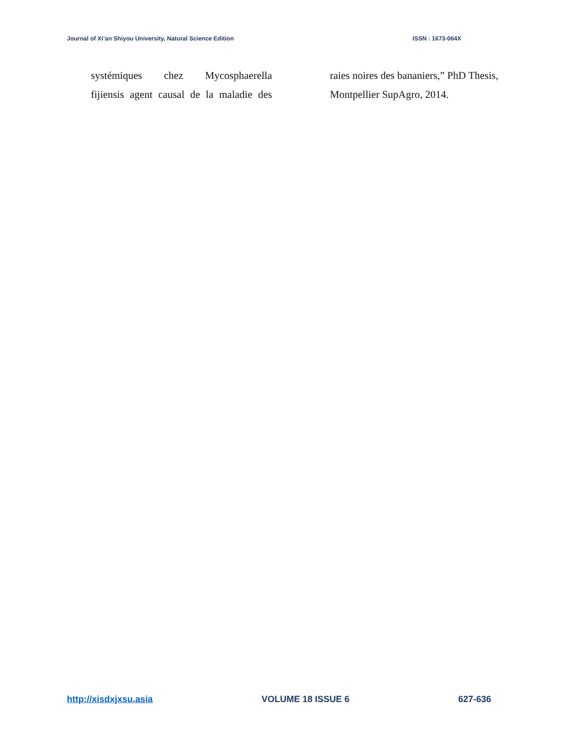Journal of Xi’an Shiyou University, Natural Science Edition ISSN : 1673-064X
systémiques chez Mycosphaerella
fijiensis agent causal de la maladie des
raies noires des bananiers,” PhD Thesis,
Montpellier SupAgro, 2014.
http://xisdxjxsu.asia VOLUME 18 ISSUE 6 627-636